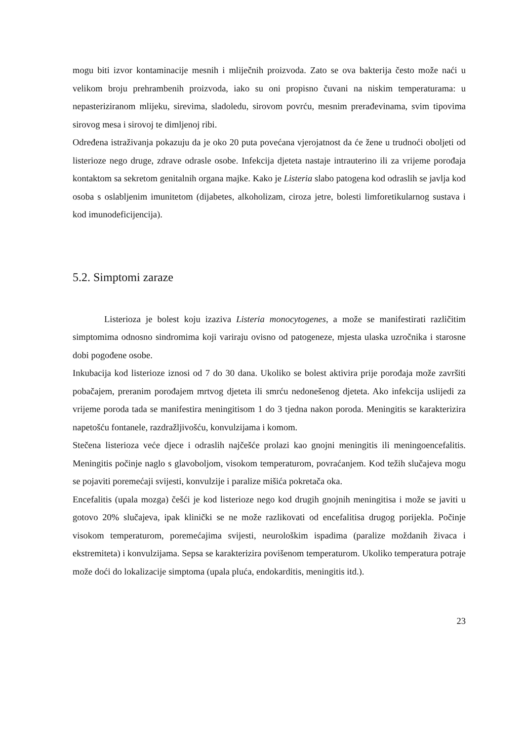mogu biti izvor kontaminacije mesnih i mliječnih proizvoda. Zato se ova bakterija često može naći u velikom broju prehrambenih proizvoda, iako su oni propisno čuvani na niskim temperaturama: u nepasteriziranom mlijeku, sirevima, sladoledu, sirovom povrću, mesnim prerađevinama, svim tipovima sirovog mesa i sirovoj te dimljenoj ribi.
Određena istraživanja pokazuju da je oko 20 puta povećana vjerojatnost da će žene u trudnoći oboljeti od listerioze nego druge, zdrave odrasle osobe. Infekcija djeteta nastaje intrauterino ili za vrijeme porođaja kontaktom sa sekretom genitalnih organa majke. Kako je Listeria slabo patogena kod odraslih se javlja kod osoba s oslabljenim imunitetom (dijabetes, alkoholizam, ciroza jetre, bolesti limforetikularnog sustava i kod imunodeficijencija).
5.2. Simptomi zaraze
Listerioza je bolest koju izaziva Listeria monocytogenes, a može se manifestirati različitim simptomima odnosno sindromima koji variraju ovisno od patogeneze, mjesta ulaska uzročnika i starosne dobi pogođene osobe.
Inkubacija kod listerioze iznosi od 7 do 30 dana. Ukoliko se bolest aktivira prije porođaja može završiti pobačajem, preranim porođajem mrtvog djeteta ili smrću nedonešenog djeteta. Ako infekcija uslijedi za vrijeme poroda tada se manifestira meningitisom 1 do 3 tjedna nakon poroda. Meningitis se karakterizira napetošću fontanele, razdražljivošću, konvulzijama i komom.
Stečena listerioza veće djece i odraslih najčešće prolazi kao gnojni meningitis ili meningoencefalitis. Meningitis počinje naglo s glavoboljom, visokom temperaturom, povraćanjem. Kod težih slučajeva mogu se pojaviti poremećaji svijesti, konvulzije i paralize mišića pokretača oka.
Encefalitis (upala mozga) češći je kod listerioze nego kod drugih gnojnih meningitisa i može se javiti u gotovo 20% slučajeva, ipak klinički se ne može razlikovati od encefalitisa drugog porijekla. Počinje visokom temperaturom, poremećajima svijesti, neurološkim ispadima (paralize moždanih živaca i ekstremiteta) i konvulzijama. Sepsa se karakterizira povišenom temperaturom. Ukoliko temperatura potraje može doći do lokalizacije simptoma (upala pluća, endokarditis, meningitis itd.).
23